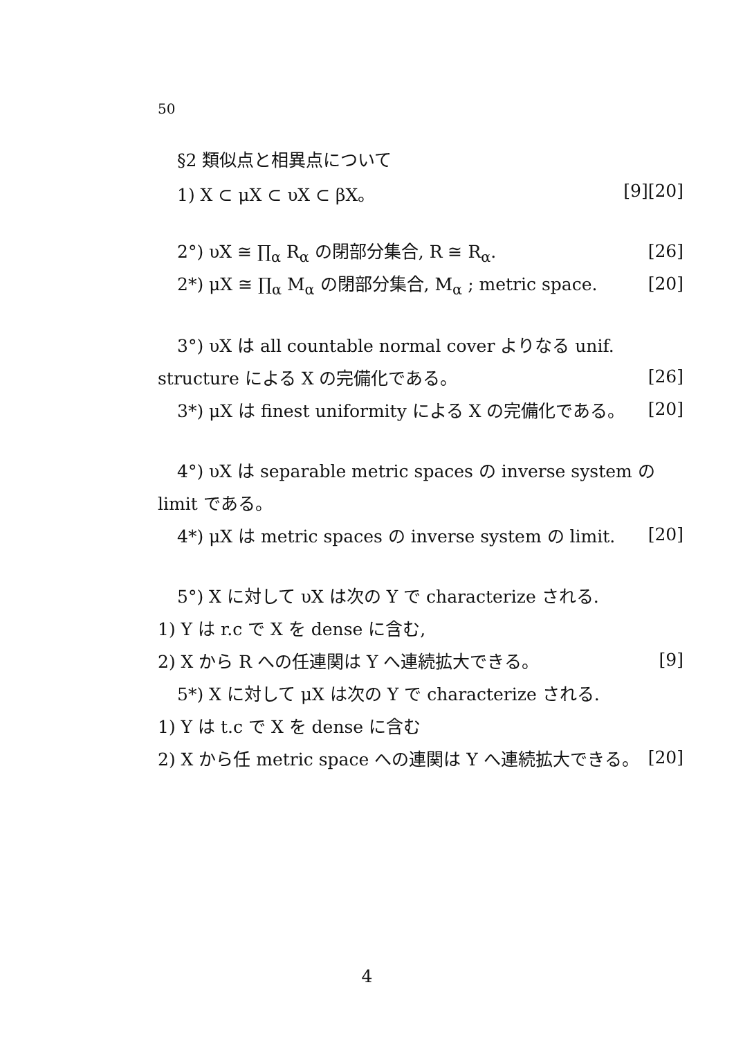50
§2 類似点と相異点について
1) X ⊂ μX ⊂ υX ⊂ βX。 [9][20]
2°) υX ≅ ∏<sub>α</sub> R<sub>α</sub> の閉部分集合, R ≅ R<sub>α</sub>. [26]
2*) μX ≅ ∏<sub>α</sub> M<sub>α</sub> の閉部分集合, M<sub>α</sub> ; metric space. [20]
3°) υX は all countable normal cover よりなる unif.
structure による X の完備化である。 [26]
3*) μX は finest uniformity による X の完備化である。 [20]
4°) υX は separable metric spaces の inverse system の
limit である。
4*) μX は metric spaces の inverse system の limit. [20]
5°) X に対して υX は次の Y で characterize される.
1) Y は r.c で X を dense に含む,
2) X から R への任連関は Y へ連続拡大できる。 [9]
5*) X に対して μX は次の Y で characterize される.
1) Y は t.c で X を dense に含む
2) X から任 metric space への連関は Y へ連続拡大できる。 [20]
4